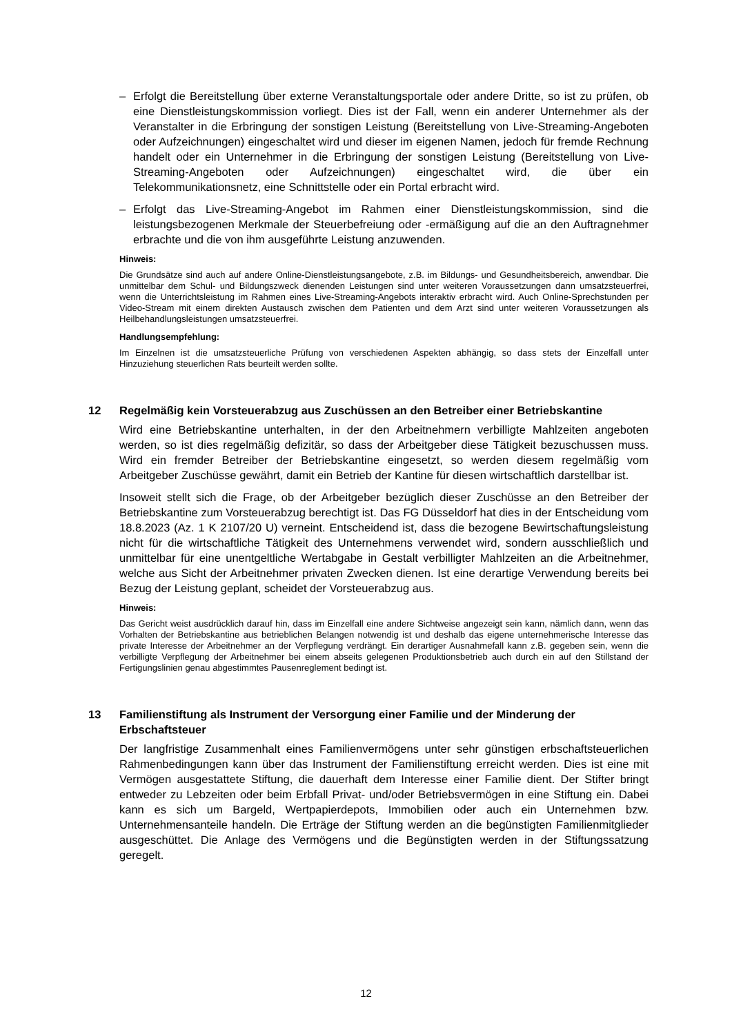– Erfolgt die Bereitstellung über externe Veranstaltungsportale oder andere Dritte, so ist zu prüfen, ob eine Dienstleistungskommission vorliegt. Dies ist der Fall, wenn ein anderer Unternehmer als der Veranstalter in die Erbringung der sonstigen Leistung (Bereitstellung von Live-Streaming-Angeboten oder Aufzeichnungen) eingeschaltet wird und dieser im eigenen Namen, jedoch für fremde Rechnung handelt oder ein Unternehmer in die Erbringung der sonstigen Leistung (Bereitstellung von Live-Streaming-Angeboten oder Aufzeichnungen) eingeschaltet wird, die über ein Telekommunikationsnetz, eine Schnittstelle oder ein Portal erbracht wird.
– Erfolgt das Live-Streaming-Angebot im Rahmen einer Dienstleistungskommission, sind die leistungsbezogenen Merkmale der Steuerbefreiung oder -ermäßigung auf die an den Auftragnehmer erbrachte und die von ihm ausgeführte Leistung anzuwenden.
Hinweis:
Die Grundsätze sind auch auf andere Online-Dienstleistungsangebote, z.B. im Bildungs- und Gesundheitsbereich, anwendbar. Die unmittelbar dem Schul- und Bildungszweck dienenden Leistungen sind unter weiteren Voraussetzungen dann umsatzsteuerfrei, wenn die Unterrichtsleistung im Rahmen eines Live-Streaming-Angebots interaktiv erbracht wird. Auch Online-Sprechstunden per Video-Stream mit einem direkten Austausch zwischen dem Patienten und dem Arzt sind unter weiteren Voraussetzungen als Heilbehandlungsleistungen umsatzsteuerfrei.
Handlungsempfehlung:
Im Einzelnen ist die umsatzsteuerliche Prüfung von verschiedenen Aspekten abhängig, so dass stets der Einzelfall unter Hinzuziehung steuerlichen Rats beurteilt werden sollte.
12 Regelmäßig kein Vorsteuerabzug aus Zuschüssen an den Betreiber einer Betriebskantine
Wird eine Betriebskantine unterhalten, in der den Arbeitnehmern verbilligte Mahlzeiten angeboten werden, so ist dies regelmäßig defizitär, so dass der Arbeitgeber diese Tätigkeit bezuschussen muss. Wird ein fremder Betreiber der Betriebskantine eingesetzt, so werden diesem regelmäßig vom Arbeitgeber Zuschüsse gewährt, damit ein Betrieb der Kantine für diesen wirtschaftlich darstellbar ist.
Insoweit stellt sich die Frage, ob der Arbeitgeber bezüglich dieser Zuschüsse an den Betreiber der Betriebskantine zum Vorsteuerabzug berechtigt ist. Das FG Düsseldorf hat dies in der Entscheidung vom 18.8.2023 (Az. 1 K 2107/20 U) verneint. Entscheidend ist, dass die bezogene Bewirtschaftungsleistung nicht für die wirtschaftliche Tätigkeit des Unternehmens verwendet wird, sondern ausschließlich und unmittelbar für eine unentgeltliche Wertabgabe in Gestalt verbilligter Mahlzeiten an die Arbeitnehmer, welche aus Sicht der Arbeitnehmer privaten Zwecken dienen. Ist eine derartige Verwendung bereits bei Bezug der Leistung geplant, scheidet der Vorsteuerabzug aus.
Hinweis:
Das Gericht weist ausdrücklich darauf hin, dass im Einzelfall eine andere Sichtweise angezeigt sein kann, nämlich dann, wenn das Vorhalten der Betriebskantine aus betrieblichen Belangen notwendig ist und deshalb das eigene unternehmerische Interesse das private Interesse der Arbeitnehmer an der Verpflegung verdrängt. Ein derartiger Ausnahmefall kann z.B. gegeben sein, wenn die verbilligte Verpflegung der Arbeitnehmer bei einem abseits gelegenen Produktionsbetrieb auch durch ein auf den Stillstand der Fertigungslinien genau abgestimmtes Pausenreglement bedingt ist.
13 Familienstiftung als Instrument der Versorgung einer Familie und der Minderung der Erbschaftsteuer
Der langfristige Zusammenhalt eines Familienvermögens unter sehr günstigen erbschaftsteuerlichen Rahmenbedingungen kann über das Instrument der Familienstiftung erreicht werden. Dies ist eine mit Vermögen ausgestattete Stiftung, die dauerhaft dem Interesse einer Familie dient. Der Stifter bringt entweder zu Lebzeiten oder beim Erbfall Privat- und/oder Betriebsvermögen in eine Stiftung ein. Dabei kann es sich um Bargeld, Wertpapierdepots, Immobilien oder auch ein Unternehmen bzw. Unternehmensanteile handeln. Die Erträge der Stiftung werden an die begünstigten Familienmitglieder ausgeschüttet. Die Anlage des Vermögens und die Begünstigten werden in der Stiftungssatzung geregelt.
12